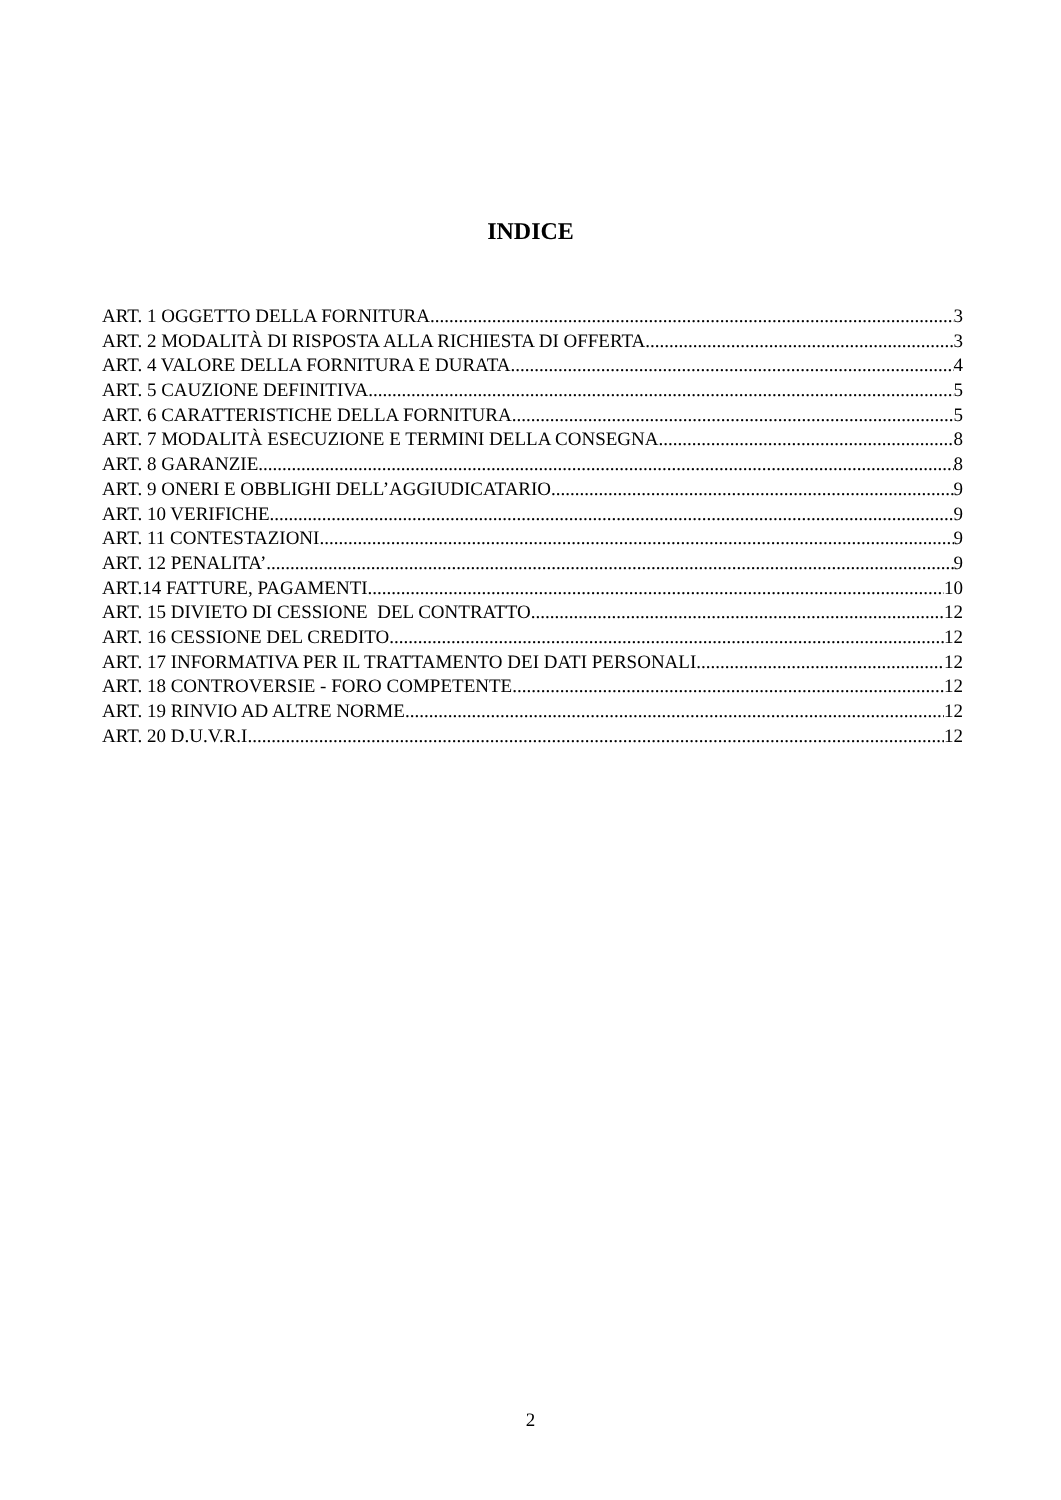INDICE
ART. 1 OGGETTO DELLA FORNITURA 3
ART. 2 MODALITÀ DI RISPOSTA ALLA RICHIESTA DI OFFERTA 3
ART. 4 VALORE DELLA FORNITURA E DURATA 4
ART. 5 CAUZIONE DEFINITIVA 5
ART. 6 CARATTERISTICHE DELLA FORNITURA 5
ART. 7 MODALITÀ ESECUZIONE E TERMINI DELLA CONSEGNA 8
ART. 8 GARANZIE 8
ART. 9 ONERI E OBBLIGHI DELL’AGGIUDICATARIO 9
ART. 10 VERIFICHE 9
ART. 11 CONTESTAZIONI 9
ART. 12 PENALITA’ 9
ART.14 FATTURE, PAGAMENTI 10
ART. 15 DIVIETO DI CESSIONE DEL CONTRATTO 12
ART. 16 CESSIONE DEL CREDITO 12
ART. 17 INFORMATIVA PER IL TRATTAMENTO DEI DATI PERSONALI 12
ART. 18 CONTROVERSIE - FORO COMPETENTE 12
ART. 19 RINVIO AD ALTRE NORME 12
ART. 20 D.U.V.R.I 12
2